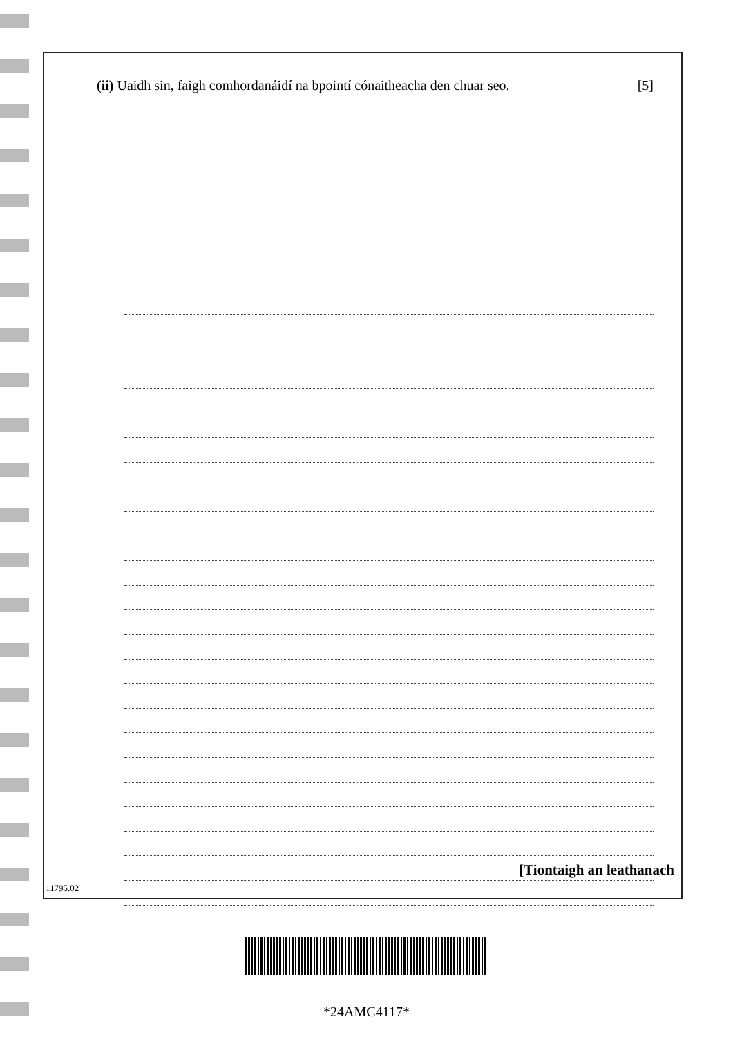(ii) Uaidh sin, faigh comhordanáidí na bpointí cónaitheacha den chuar seo. [5]
11795.02 [Tiontaigh an leathanach
*24AMC4117*